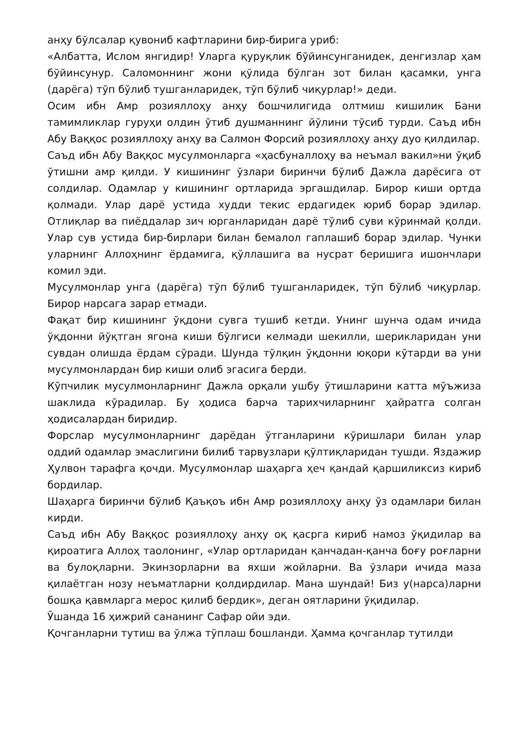анҳу бўлсалар қувониб кафтларини бир-бирига уриб:
«Албатта, Ислом янгидир! Уларга қуруқлик бўйинсунганидек, денгизлар ҳам бўйинсунур. Саломоннинг жони қўлида бўлган зот билан қасамки, унга (дарёга) тўп бўлиб тушганларидек, тўп бўлиб чиқурлар!» деди.
Осим ибн Амр розияллоҳу анҳу бошчилигида олтмиш кишилик Бани тамимликлар гуруҳи олдин ўтиб душманнинг йўлини тўсиб турди. Саъд ибн Абу Ваққос розияллоҳу анҳу ва Салмон Форсий розияллоҳу анҳу дуо қилдилар.
Саъд ибн Абу Ваққос мусулмонларга «ҳасбуналлоҳу ва неъмал вакил»ни ўқиб ўтишни амр қилди. У кишининг ўзлари биринчи бўлиб Дажла дарёсига от солдилар. Одамлар у кишининг ортларида эргашдилар. Бирор киши ортда қолмади. Улар дарё устида худди текис ердагидек юриб борар эдилар. Отлиқлар ва пиёддалар зич юрганларидан дарё тўлиб суви кўринмай қолди. Улар сув устида бир-бирлари билан бемалол гаплашиб борар эдилар. Чунки уларнинг Аллоҳнинг ёрдамига, қўллашига ва нусрат беришига ишончлари комил эди.
Мусулмонлар унга (дарёга) тўп бўлиб тушганларидек, тўп бўлиб чиқурлар. Бирор нарсага зарар етмади.
Фақат бир кишининг ўқдони сувга тушиб кетди. Унинг шунча одам ичида ўқдонни йўқтган ягона киши бўлгиси келмади шекилли, шерикларидан уни сувдан олишда ёрдам сўради. Шунда тўлқин ўқдонни юқори кўтарди ва уни мусулмонлардан бир киши олиб эгасига берди.
Кўпчилик мусулмонларнинг Дажла орқали ушбу ўтишларини катта мўъжиза шаклида кўрадилар. Бу ҳодиса барча тарихчиларнинг ҳайратга солган ҳодисалардан биридир.
Форслар мусулмонларнинг дарёдан ўтганларини кўришлари билан улар оддий одамлар эмаслигини билиб тарвузлари қўлтиқларидан тушди. Яздажир Ҳулвон тарафга қочди. Мусулмонлар шаҳарга ҳеч қандай қаршиликсиз кириб бордилар.
Шаҳарга биринчи бўлиб Қаъқоъ ибн Амр розияллоҳу анҳу ўз одамлари билан кирди.
Саъд ибн Абу Ваққос розияллоҳу анҳу оқ қасрга кириб намоз ўқидилар ва қироатига Аллоҳ таолонинг, «Улар ортларидан қанчадан-қанча боғу роғларни ва булоқларни. Экинзорларни ва яхши жойларни. Ва ўзлари ичида маза қилаётган нозу неъматларни қолдирдилар. Мана шундай! Биз у(нарса)ларни бошқа қавмларга мерос қилиб бердик», деган оятларини ўқидилар.
Ўшанда 16 ҳижрий сананинг Сафар ойи эди.
Қочганларни тутиш ва ўлжа тўплаш бошланди. Ҳамма қочганлар тутилди